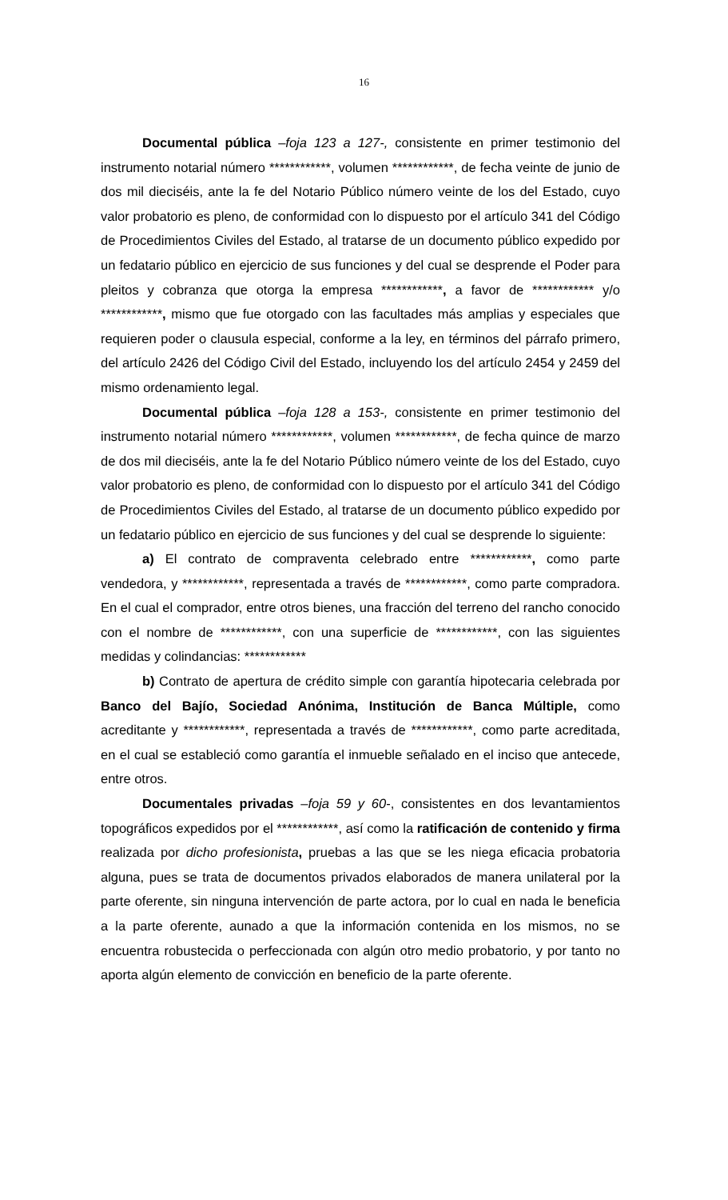16
Documental pública –foja 123 a 127-, consistente en primer testimonio del instrumento notarial número ************, volumen ************, de fecha veinte de junio de dos mil dieciséis, ante la fe del Notario Público número veinte de los del Estado, cuyo valor probatorio es pleno, de conformidad con lo dispuesto por el artículo 341 del Código de Procedimientos Civiles del Estado, al tratarse de un documento público expedido por un fedatario público en ejercicio de sus funciones y del cual se desprende el Poder para pleitos y cobranza que otorga la empresa ************, a favor de ************ y/o ************, mismo que fue otorgado con las facultades más amplias y especiales que requieren poder o clausula especial, conforme a la ley, en términos del párrafo primero, del artículo 2426 del Código Civil del Estado, incluyendo los del artículo 2454 y 2459 del mismo ordenamiento legal.
Documental pública –foja 128 a 153-, consistente en primer testimonio del instrumento notarial número ************, volumen ************, de fecha quince de marzo de dos mil dieciséis, ante la fe del Notario Público número veinte de los del Estado, cuyo valor probatorio es pleno, de conformidad con lo dispuesto por el artículo 341 del Código de Procedimientos Civiles del Estado, al tratarse de un documento público expedido por un fedatario público en ejercicio de sus funciones y del cual se desprende lo siguiente:
a) El contrato de compraventa celebrado entre ************, como parte vendedora, y ************, representada a través de ************, como parte compradora. En el cual el comprador, entre otros bienes, una fracción del terreno del rancho conocido con el nombre de ************, con una superficie de ************, con las siguientes medidas y colindancias: ************
b) Contrato de apertura de crédito simple con garantía hipotecaria celebrada por Banco del Bajío, Sociedad Anónima, Institución de Banca Múltiple, como acreditante y ************, representada a través de ************, como parte acreditada, en el cual se estableció como garantía el inmueble señalado en el inciso que antecede, entre otros.
Documentales privadas –foja 59 y 60-, consistentes en dos levantamientos topográficos expedidos por el ************, así como la ratificación de contenido y firma realizada por dicho profesionista, pruebas a las que se les niega eficacia probatoria alguna, pues se trata de documentos privados elaborados de manera unilateral por la parte oferente, sin ninguna intervención de parte actora, por lo cual en nada le beneficia a la parte oferente, aunado a que la información contenida en los mismos, no se encuentra robustecida o perfeccionada con algún otro medio probatorio, y por tanto no aporta algún elemento de convicción en beneficio de la parte oferente.